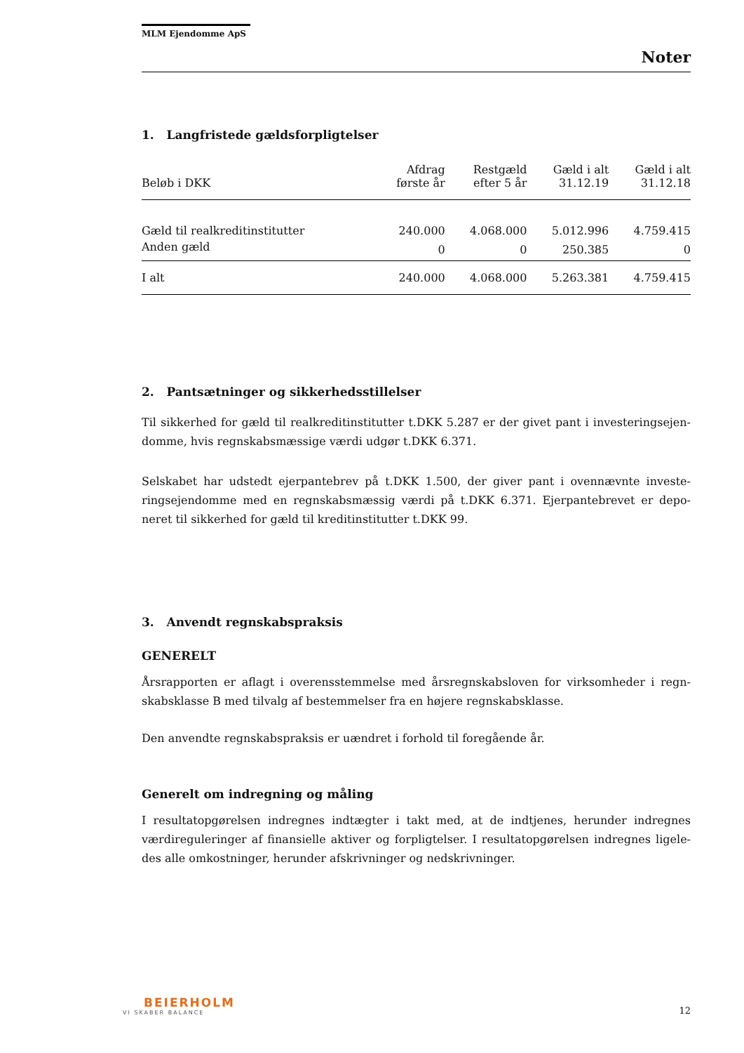MLM Ejendomme ApS
Noter
1. Langfristede gældsforpligtelser
| Beløb i DKK | Afdrag første år | Restgæld efter 5 år | Gæld i alt 31.12.19 | Gæld i alt 31.12.18 |
| --- | --- | --- | --- | --- |
| Gæld til realkreditinstitutter | 240.000 | 4.068.000 | 5.012.996 | 4.759.415 |
| Anden gæld | 0 | 0 | 250.385 | 0 |
| I alt | 240.000 | 4.068.000 | 5.263.381 | 4.759.415 |
2. Pantsætninger og sikkerhedsstillelser
Til sikkerhed for gæld til realkreditinstitutter t.DKK 5.287 er der givet pant i investeringsejen-domme, hvis regnskabsmæssige værdi udgør t.DKK 6.371.
Selskabet har udstedt ejerpantebrev på t.DKK 1.500, der giver pant i ovennævnte investe-ringsejendomme med en regnskabsmæssig værdi på t.DKK 6.371. Ejerpantebrevet er depo-neret til sikkerhed for gæld til kreditinstitutter t.DKK 99.
3. Anvendt regnskabspraksis
GENERELT
Årsrapporten er aflagt i overensstemmelse med årsregnskabsloven for virksomheder i regn-skabsklasse B med tilvalg af bestemmelser fra en højere regnskabsklasse.
Den anvendte regnskabspraksis er uændret i forhold til foregående år.
Generelt om indregning og måling
I resultatopgørelsen indregnes indtægter i takt med, at de indtjenes, herunder indregnes værdireguleringer af finansielle aktiver og forpligtelser. I resultatopgørelsen indregnes ligele-des alle omkostninger, herunder afskrivninger og nedskrivninger.
BEIERHOLM
VI SKABER BALANCE
12